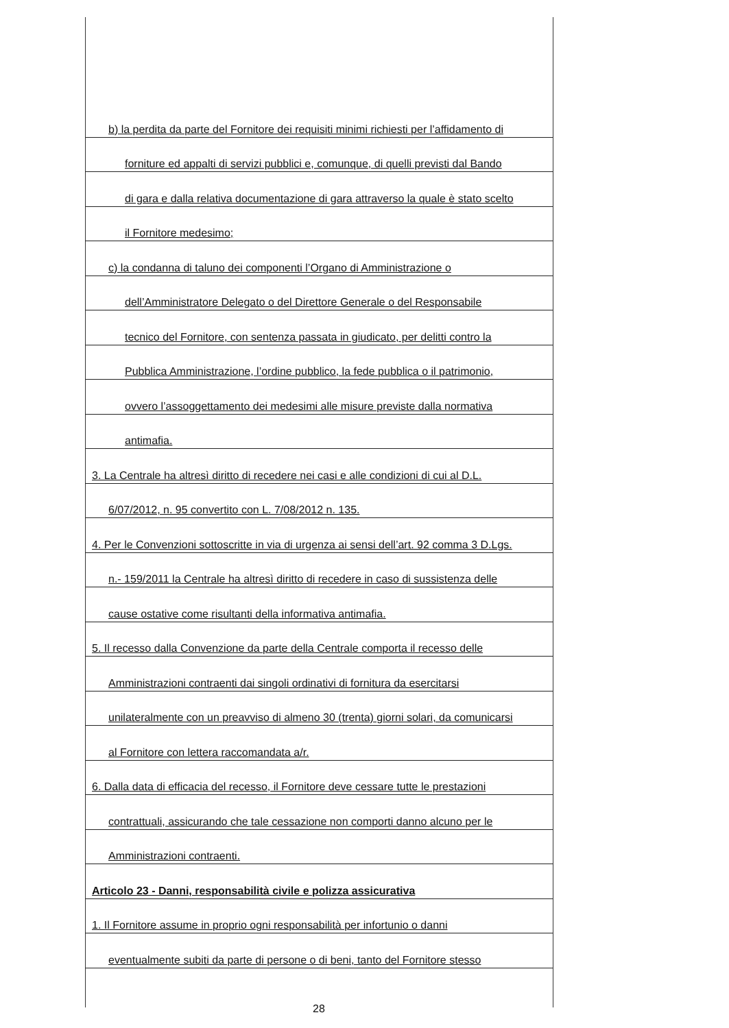b) la perdita da parte del Fornitore dei requisiti minimi richiesti per l’affidamento di
forniture ed appalti di servizi pubblici e, comunque, di quelli previsti dal Bando
di gara e dalla relativa documentazione di gara attraverso la quale è stato scelto
il Fornitore medesimo;
c) la condanna di taluno dei componenti l’Organo di Amministrazione o
dell’Amministratore Delegato o del Direttore Generale o del Responsabile
tecnico del Fornitore, con sentenza passata in giudicato, per delitti contro la
Pubblica Amministrazione, l’ordine pubblico, la fede pubblica o il patrimonio,
ovvero l’assoggettamento dei medesimi alle misure previste dalla normativa
antimafia.
3. La Centrale ha altresì diritto di recedere nei casi e alle condizioni di cui al D.L.
6/07/2012, n. 95 convertito con L. 7/08/2012 n. 135.
4. Per le Convenzioni sottoscritte in via di urgenza ai sensi dell’art. 92 comma 3 D.Lgs.
n.- 159/2011 la Centrale ha altresì diritto di recedere in caso di sussistenza delle
cause ostative come risultanti della informativa antimafia.
5. Il recesso dalla Convenzione da parte della Centrale comporta il recesso delle
Amministrazioni contraenti dai singoli ordinativi di fornitura da esercitarsi
unilateralmente con un preavviso di almeno 30 (trenta) giorni solari, da comunicarsi
al Fornitore con lettera raccomandata a/r.
6. Dalla data di efficacia del recesso, il Fornitore deve cessare tutte le prestazioni
contrattuali, assicurando che tale cessazione non comporti danno alcuno per le
Amministrazioni contraenti.
Articolo 23 - Danni, responsabilità civile e polizza assicurativa
1. Il Fornitore assume in proprio ogni responsabilità per infortunio o danni
eventualmente subiti da parte di persone o di beni, tanto del Fornitore stesso
28